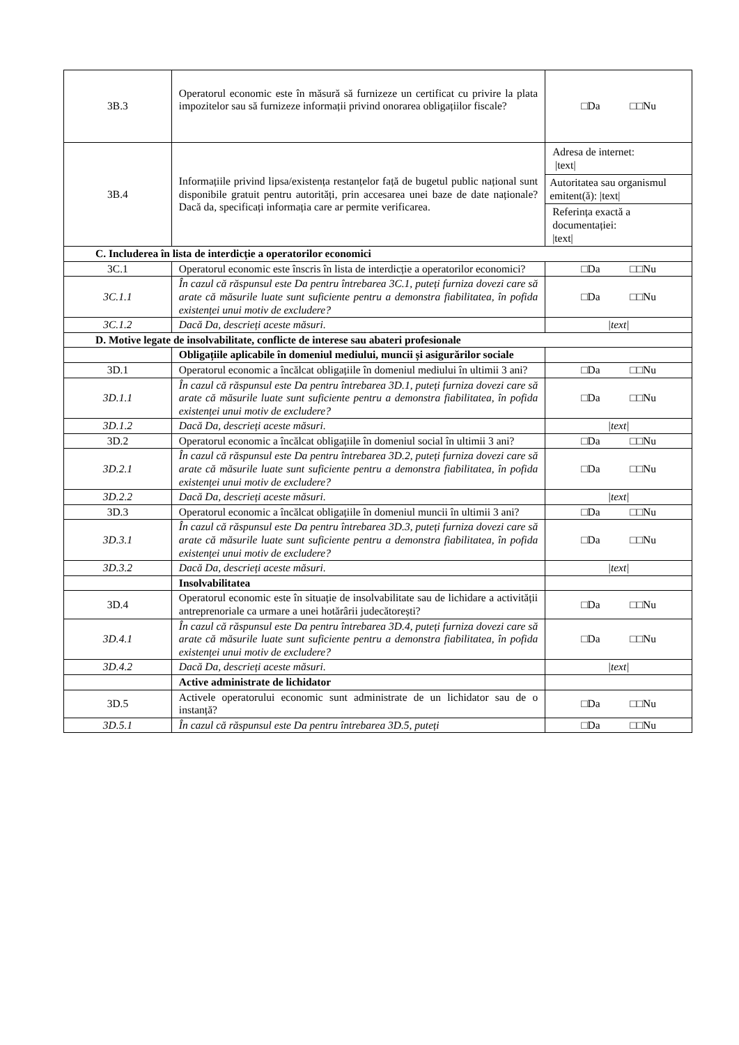| 3B.3 | Operatorul economic este în măsură să furnizeze un certificat cu privire la plata impozitelor sau să furnizeze informații privind onorarea obligațiilor fiscale? | □Da □□Nu |
| 3B.4 | Informațiile privind lipsa/existența restanțelor față de bugetul public național sunt disponibile gratuit pentru autorități, prin accesarea unei baze de date naționale? Dacă da, specificați informația care ar permite verificarea. | Adresa de internet: /text/ Autoritatea sau organismul emitent(ă): /text/ Referința exactă a documentației: /text/ |
| C. Includerea în lista de interdicție a operatorilor economici | | |
| 3C.1 | Operatorul economic este înscris în lista de interdicție a operatorilor economici? | □Da □□Nu |
| 3C.1.1 | În cazul că răspunsul este Da pentru întrebarea 3C.1, puteți furniza dovezi care să arate că măsurile luate sunt suficiente pentru a demonstra fiabilitatea, în pofida existenței unui motiv de excludere? | □Da □□Nu |
| 3C.1.2 | Dacă Da, descrieți aceste măsuri. | /text/ |
| D. Motive legate de insolvabilitate, conflicte de interese sau abateri profesionale | | |
| | Obligațiile aplicabile în domeniul mediului, muncii și asigurărilor sociale | |
| 3D.1 | Operatorul economic a încălcat obligațiile în domeniul mediului în ultimii 3 ani? | □Da □□Nu |
| 3D.1.1 | În cazul că răspunsul este Da pentru întrebarea 3D.1, puteți furniza dovezi care să arate că măsurile luate sunt suficiente pentru a demonstra fiabilitatea, în pofida existenței unui motiv de excludere? | □Da □□Nu |
| 3D.1.2 | Dacă Da, descrieți aceste măsuri. | /text/ |
| 3D.2 | Operatorul economic a încălcat obligațiile în domeniul social în ultimii 3 ani? | □Da □□Nu |
| 3D.2.1 | În cazul că răspunsul este Da pentru întrebarea 3D.2, puteți furniza dovezi care să arate că măsurile luate sunt suficiente pentru a demonstra fiabilitatea, în pofida existenței unui motiv de excludere? | □Da □□Nu |
| 3D.2.2 | Dacă Da, descrieți aceste măsuri. | /text/ |
| 3D.3 | Operatorul economic a încălcat obligațiile în domeniul muncii în ultimii 3 ani? | □Da □□Nu |
| 3D.3.1 | În cazul că răspunsul este Da pentru întrebarea 3D.3, puteți furniza dovezi care să arate că măsurile luate sunt suficiente pentru a demonstra fiabilitatea, în pofida existenței unui motiv de excludere? | □Da □□Nu |
| 3D.3.2 | Dacă Da, descrieți aceste măsuri. | /text/ |
| | Insolvabilitatea | |
| 3D.4 | Operatorul economic este în situație de insolvabilitate sau de lichidare a activității antreprenoriale ca urmare a unei hotărârii judecătorești? | □Da □□Nu |
| 3D.4.1 | În cazul că răspunsul este Da pentru întrebarea 3D.4, puteți furniza dovezi care să arate că măsurile luate sunt suficiente pentru a demonstra fiabilitatea, în pofida existenței unui motiv de excludere? | □Da □□Nu |
| 3D.4.2 | Dacă Da, descrieți aceste măsuri. | /text/ |
| | Active administrate de lichidator | |
| 3D.5 | Activele operatorului economic sunt administrate de un lichidator sau de o instanță? | □Da □□Nu |
| 3D.5.1 | În cazul că răspunsul este Da pentru întrebarea 3D.5, puteți | □Da □□Nu |